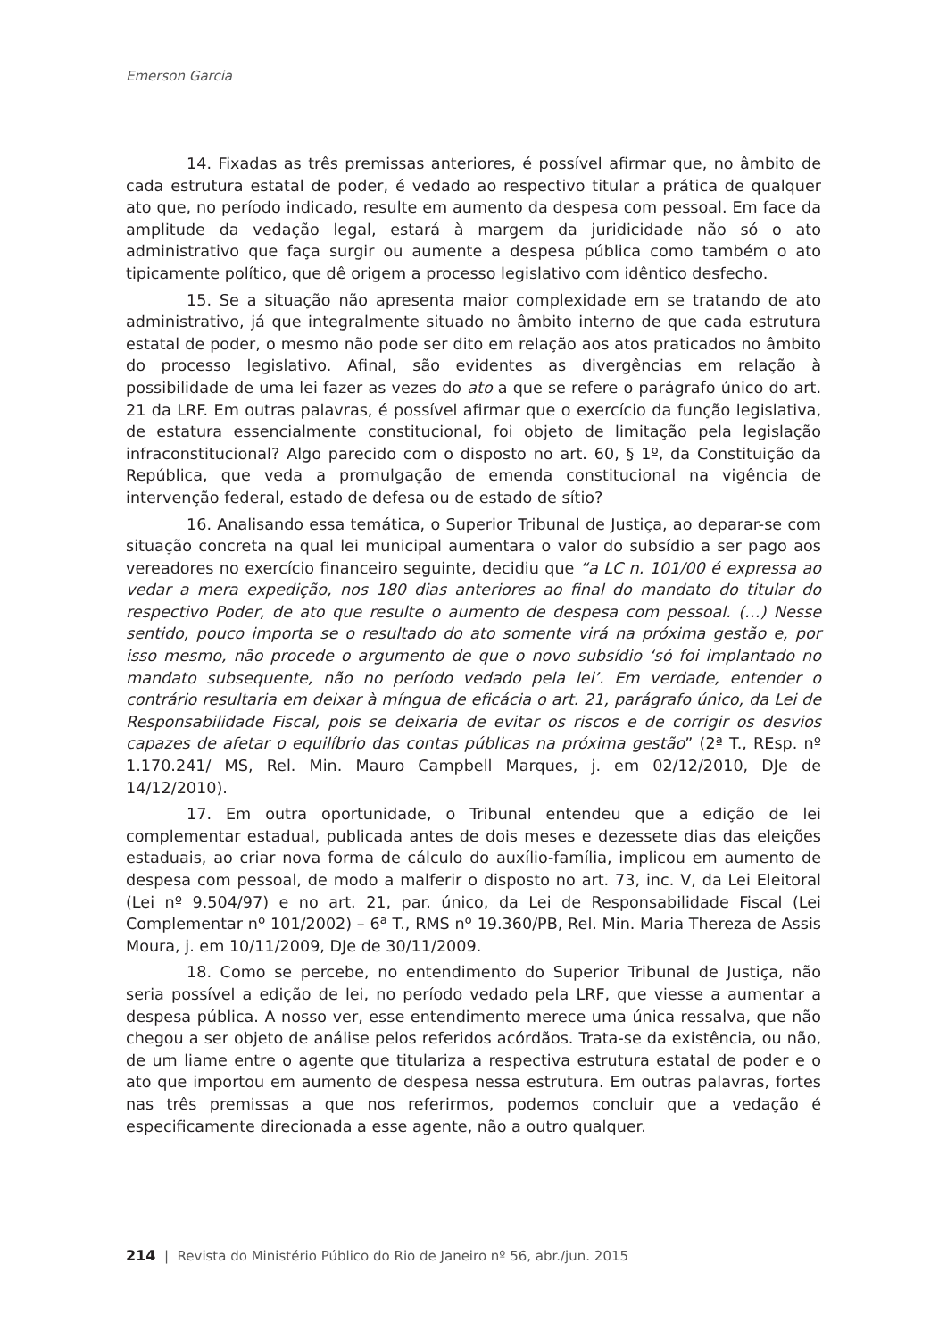Emerson Garcia
14. Fixadas as três premissas anteriores, é possível afirmar que, no âmbito de cada estrutura estatal de poder, é vedado ao respectivo titular a prática de qualquer ato que, no período indicado, resulte em aumento da despesa com pessoal. Em face da amplitude da vedação legal, estará à margem da juridicidade não só o ato administrativo que faça surgir ou aumente a despesa pública como também o ato tipicamente político, que dê origem a processo legislativo com idêntico desfecho.
15. Se a situação não apresenta maior complexidade em se tratando de ato administrativo, já que integralmente situado no âmbito interno de que cada estrutura estatal de poder, o mesmo não pode ser dito em relação aos atos praticados no âmbito do processo legislativo. Afinal, são evidentes as divergências em relação à possibilidade de uma lei fazer as vezes do ato a que se refere o parágrafo único do art. 21 da LRF. Em outras palavras, é possível afirmar que o exercício da função legislativa, de estatura essencialmente constitucional, foi objeto de limitação pela legislação infraconstitucional? Algo parecido com o disposto no art. 60, § 1º, da Constituição da República, que veda a promulgação de emenda constitucional na vigência de intervenção federal, estado de defesa ou de estado de sítio?
16. Analisando essa temática, o Superior Tribunal de Justiça, ao deparar-se com situação concreta na qual lei municipal aumentara o valor do subsídio a ser pago aos vereadores no exercício financeiro seguinte, decidiu que “a LC n. 101/00 é expressa ao vedar a mera expedição, nos 180 dias anteriores ao final do mandato do titular do respectivo Poder, de ato que resulte o aumento de despesa com pessoal. (…) Nesse sentido, pouco importa se o resultado do ato somente virá na próxima gestão e, por isso mesmo, não procede o argumento de que o novo subsídio ‘só foi implantado no mandato subsequente, não no período vedado pela lei’. Em verdade, entender o contrário resultaria em deixar à míngua de eficácia o art. 21, parágrafo único, da Lei de Responsabilidade Fiscal, pois se deixaria de evitar os riscos e de corrigir os desvios capazes de afetar o equilíbrio das contas públicas na próxima gestão” (2ª T., REsp. nº 1.170.241/ MS, Rel. Min. Mauro Campbell Marques, j. em 02/12/2010, DJe de 14/12/2010).
17. Em outra oportunidade, o Tribunal entendeu que a edição de lei complementar estadual, publicada antes de dois meses e dezessete dias das eleições estaduais, ao criar nova forma de cálculo do auxílio-família, implicou em aumento de despesa com pessoal, de modo a malferir o disposto no art. 73, inc. V, da Lei Eleitoral (Lei nº 9.504/97) e no art. 21, par. único, da Lei de Responsabilidade Fiscal (Lei Complementar nº 101/2002) – 6ª T., RMS nº 19.360/PB, Rel. Min. Maria Thereza de Assis Moura, j. em 10/11/2009, DJe de 30/11/2009.
18. Como se percebe, no entendimento do Superior Tribunal de Justiça, não seria possível a edição de lei, no período vedado pela LRF, que viesse a aumentar a despesa pública. A nosso ver, esse entendimento merece uma única ressalva, que não chegou a ser objeto de análise pelos referidos acórdãos. Trata-se da existência, ou não, de um liame entre o agente que titulariza a respectiva estrutura estatal de poder e o ato que importou em aumento de despesa nessa estrutura. Em outras palavras, fortes nas três premissas a que nos referirmos, podemos concluir que a vedação é especificamente direcionada a esse agente, não a outro qualquer.
214 | Revista do Ministério Público do Rio de Janeiro nº 56, abr./jun. 2015